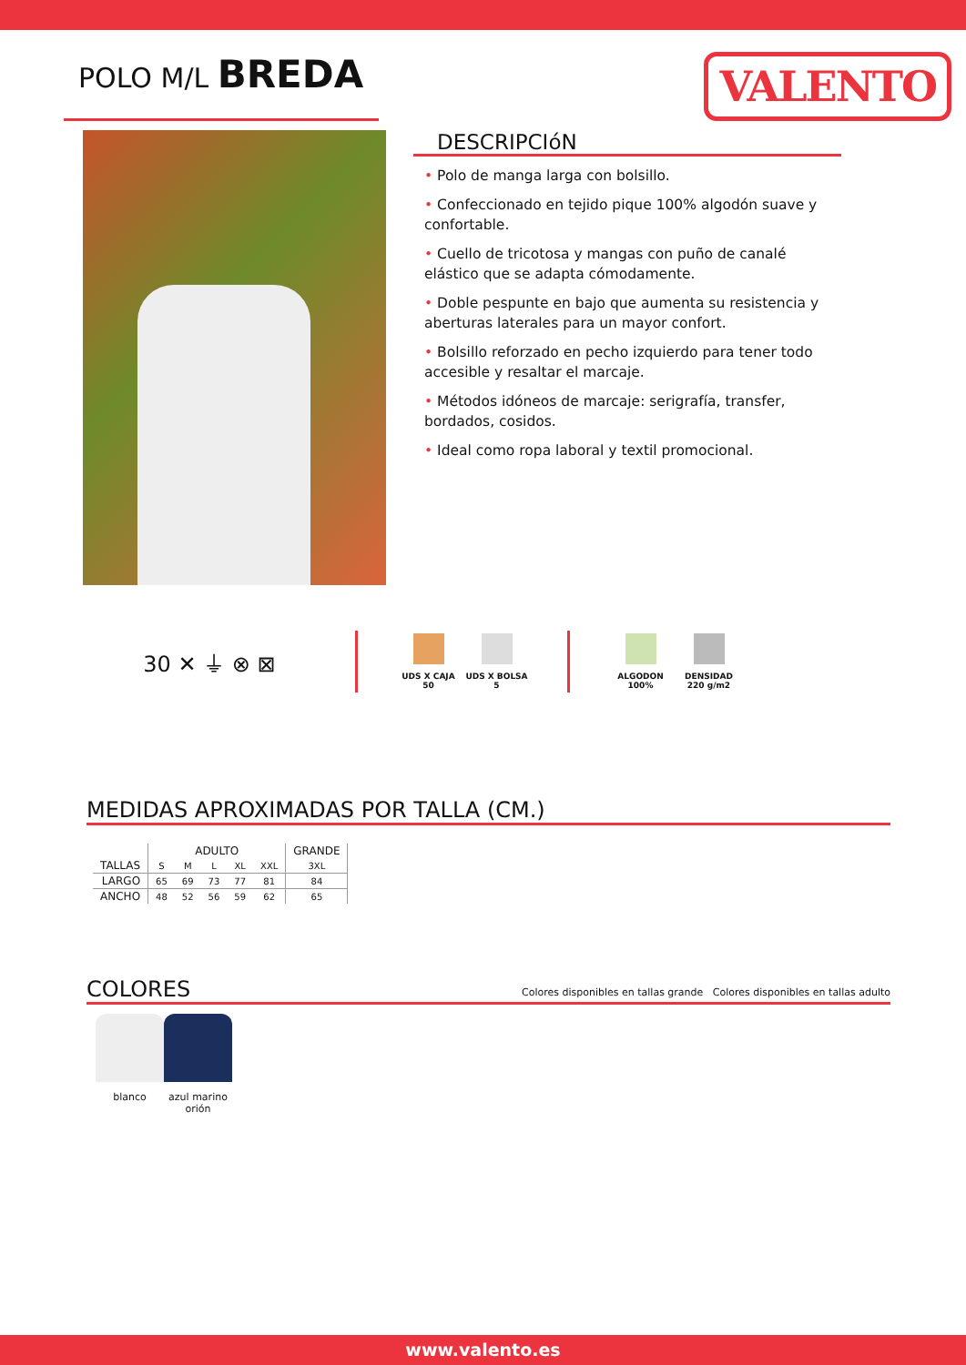POLO M/L BREDA
VALENTO
DESCRIPCIóN
• Polo de manga larga con bolsillo.
• Confeccionado en tejido pique 100% algodón suave y confortable.
• Cuello de tricotosa y mangas con puño de canalé elástico que se adapta cómodamente.
• Doble pespunte en bajo que aumenta su resistencia y aberturas laterales para un mayor confort.
• Bolsillo reforzado en pecho izquierdo para tener todo accesible y resaltar el marcaje.
• Métodos idóneos de marcaje: serigrafía, transfer, bordados, cosidos.
• Ideal como ropa laboral y textil promocional.
30 ✕ ⏚ ⊗ ⊠
UDS X CAJA
50
UDS X BOLSA
5
ALGODON
100%
DENSIDAD
220 g/m2
MEDIDAS APROXIMADAS POR TALLA (CM.)
| | ADULTO | | | | | GRANDE |
| --- | --- | --- | --- | --- | --- | --- |
| TALLAS | S | M | L | XL | XXL | 3XL |
| LARGO | 65 | 69 | 73 | 77 | 81 | 84 |
| ANCHO | 48 | 52 | 56 | 59 | 62 | 65 |
COLORES Colores disponibles en tallas grande Colores disponibles en tallas adulto
blanco azul marino orión
www.valento.es